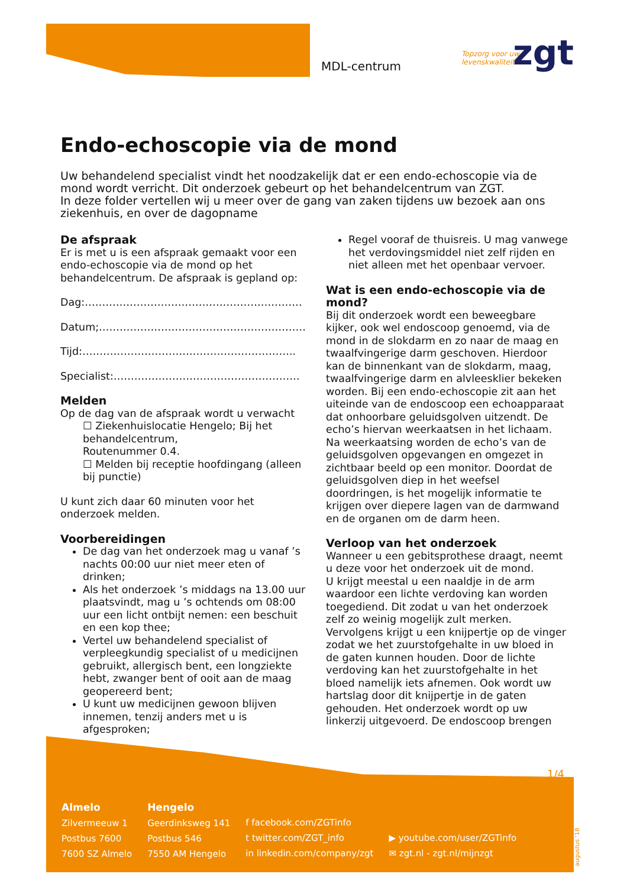MDL-centrum
zgt
Topzorg voor uw
levenskwaliteit
Endo-echoscopie via de mond
Uw behandelend specialist vindt het noodzakelijk dat er een endo-echoscopie via de mond wordt verricht. Dit onderzoek gebeurt op het behandelcentrum van ZGT.
In deze folder vertellen wij u meer over de gang van zaken tijdens uw bezoek aan ons ziekenhuis, en over de dagopname
De afspraak
Er is met u is een afspraak gemaakt voor een endo-echoscopie via de mond op het behandelcentrum. De afspraak is gepland op:
Dag:………………………………………………………
Datum;……………………………………………………
Tijd:……………………………………………………..
Specialist:………………………………………………
Melden
Op de dag van de afspraak wordt u verwacht
☐ Ziekenhuislocatie Hengelo; Bij het behandelcentrum,
Routenummer 0.4.
☐ Melden bij receptie hoofdingang (alleen bij punctie)
U kunt zich daar 60 minuten voor het onderzoek melden.
Voorbereidingen
De dag van het onderzoek mag u vanaf ’s nachts 00:00 uur niet meer eten of drinken;
Als het onderzoek ’s middags na 13.00 uur plaatsvindt, mag u ’s ochtends om 08:00 uur een licht ontbijt nemen: een beschuit en een kop thee;
Vertel uw behandelend specialist of verpleegkundig specialist of u medicijnen gebruikt, allergisch bent, een longziekte hebt, zwanger bent of ooit aan de maag geopereerd bent;
U kunt uw medicijnen gewoon blijven innemen, tenzij anders met u is afgesproken;
Regel vooraf de thuisreis. U mag vanwege het verdovingsmiddel niet zelf rijden en niet alleen met het openbaar vervoer.
Wat is een endo-echoscopie via de mond?
Bij dit onderzoek wordt een beweegbare kijker, ook wel endoscoop genoemd, via de mond in de slokdarm en zo naar de maag en twaalfvingerige darm geschoven. Hierdoor kan de binnenkant van de slokdarm, maag, twaalfvingerige darm en alvleesklier bekeken worden. Bij een endo-echoscopie zit aan het uiteinde van de endoscoop een echoapparaat dat onhoorbare geluidsgolven uitzendt. De echo’s hiervan weerkaatsen in het lichaam. Na weerkaatsing worden de echo’s van de geluidsgolven opgevangen en omgezet in zichtbaar beeld op een monitor. Doordat de geluidsgolven diep in het weefsel doordringen, is het mogelijk informatie te krijgen over diepere lagen van de darmwand en de organen om de darm heen.
Verloop van het onderzoek
Wanneer u een gebitsprothese draagt, neemt u deze voor het onderzoek uit de mond.
U krijgt meestal u een naaldje in de arm waardoor een lichte verdoving kan worden toegediend. Dit zodat u van het onderzoek zelf zo weinig mogelijk zult merken.
Vervolgens krijgt u een knijpertje op de vinger zodat we het zuurstofgehalte in uw bloed in de gaten kunnen houden. Door de lichte verdoving kan het zuurstofgehalte in het bloed namelijk iets afnemen. Ook wordt uw hartslag door dit knijpertje in de gaten gehouden. Het onderzoek wordt op uw linkerzij uitgevoerd. De endoscoop brengen
1/4
Almelo
Zilvermeeuw 1
Postbus 7600
7600 SZ Almelo
Hengelo
Geerdinksweg 141
Postbus 546
7550 AM Hengelo
f facebook.com/ZGTinfo
t twitter.com/ZGT_info
in linkedin.com/company/zgt
▶ youtube.com/user/ZGTinfo
✉ zgt.nl - zgt.nl/mijnzgt
augustus ’18